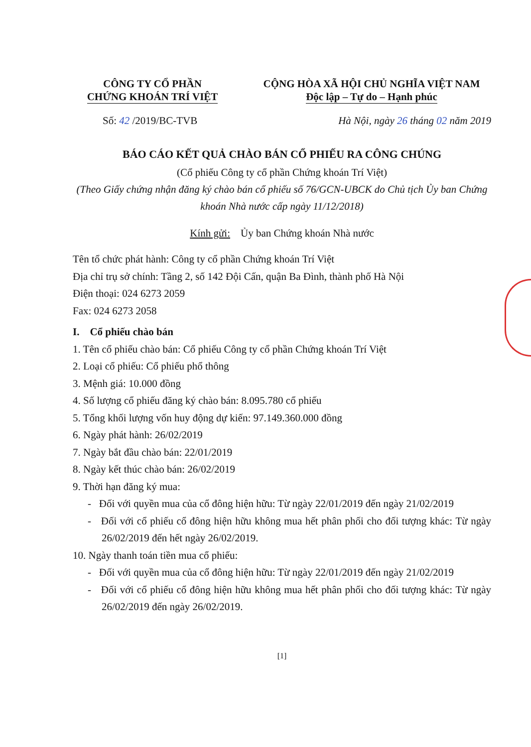CÔNG TY CỔ PHẦN
CHỨNG KHOÁN TRÍ VIỆT
CỘNG HÒA XÃ HỘI CHỦ NGHĨA VIỆT NAM
Độc lập – Tự do – Hạnh phúc
Số: 42 /2019/BC-TVB Hà Nội, ngày 26 tháng 02 năm 2019
BÁO CÁO KẾT QUẢ CHÀO BÁN CỔ PHIẾU RA CÔNG CHÚNG
(Cổ phiếu Công ty cổ phần Chứng khoán Trí Việt)
(Theo Giấy chứng nhận đăng ký chào bán cổ phiếu số 76/GCN-UBCK do Chủ tịch Ủy ban Chứng khoán Nhà nước cấp ngày 11/12/2018)
Kính gửi: Ủy ban Chứng khoán Nhà nước
Tên tổ chức phát hành: Công ty cổ phần Chứng khoán Trí Việt
Địa chỉ trụ sở chính: Tầng 2, số 142 Đội Cấn, quận Ba Đình, thành phố Hà Nội
Điện thoại: 024 6273 2059
Fax: 024 6273 2058
I. Cổ phiếu chào bán
1. Tên cổ phiếu chào bán: Cổ phiếu Công ty cổ phần Chứng khoán Trí Việt
2. Loại cổ phiếu: Cổ phiếu phổ thông
3. Mệnh giá: 10.000 đồng
4. Số lượng cổ phiếu đăng ký chào bán: 8.095.780 cổ phiếu
5. Tổng khối lượng vốn huy động dự kiến: 97.149.360.000 đồng
6. Ngày phát hành: 26/02/2019
7. Ngày bắt đầu chào bán: 22/01/2019
8. Ngày kết thúc chào bán: 26/02/2019
9. Thời hạn đăng ký mua:
- Đối với quyền mua của cổ đông hiện hữu: Từ ngày 22/01/2019 đến ngày 21/02/2019
- Đối với cổ phiếu cổ đông hiện hữu không mua hết phân phối cho đối tượng khác: Từ ngày 26/02/2019 đến hết ngày 26/02/2019.
10. Ngày thanh toán tiền mua cổ phiếu:
- Đối với quyền mua của cổ đông hiện hữu: Từ ngày 22/01/2019 đến ngày 21/02/2019
- Đối với cổ phiếu cổ đông hiện hữu không mua hết phân phối cho đối tượng khác: Từ ngày 26/02/2019 đến ngày 26/02/2019.
[1]